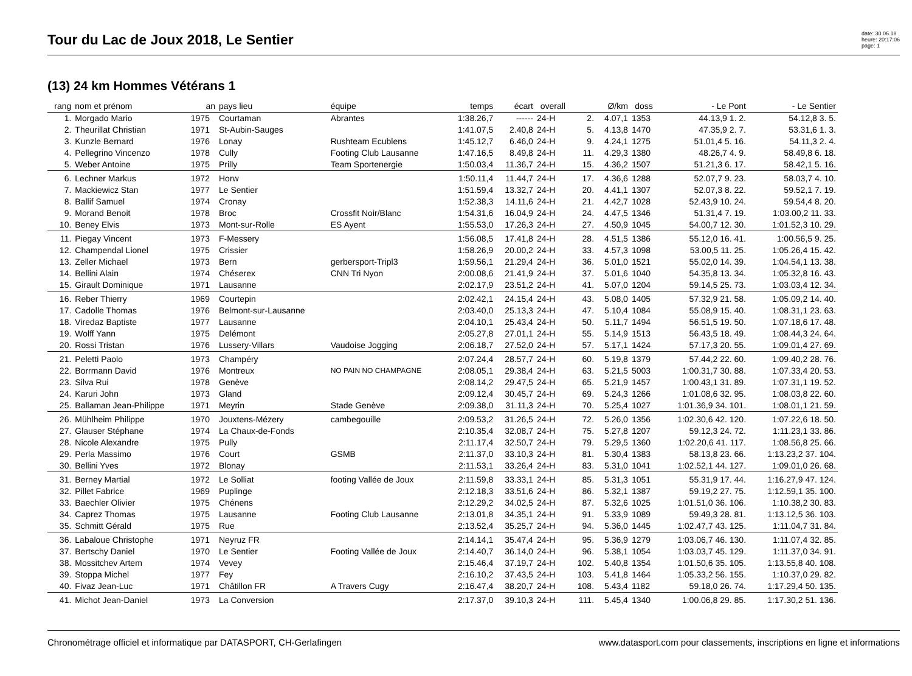Tour du Lac de Joux 2018, Le Sentier
date: 30.06.18
heure: 20:17:06
page: 1
(13) 24 km Hommes Vétérans 1
| rang | nom et prénom | an | pays lieu | équipe | temps | écart | overall | | Ø/km | doss | - Le Pont | - Le Sentier |
| --- | --- | --- | --- | --- | --- | --- | --- | --- | --- | --- | --- | --- |
| 1. | Morgado Mario | 1975 | Courtaman | Abrantes | 1:38.26,7 | ------ | 24-H | 2. | 4.07,1 | 1353 | 44.13,9 1. 2. | 54.12,8 3. 5. |
| 2. | Theurillat Christian | 1971 | St-Aubin-Sauges | | 1:41.07,5 | 2.40,8 | 24-H | 5. | 4.13,8 | 1470 | 47.35,9 2. 7. | 53.31,6 1. 3. |
| 3. | Kunzle Bernard | 1976 | Lonay | Rushteam Ecublens | 1:45.12,7 | 6.46,0 | 24-H | 9. | 4.24,1 | 1275 | 51.01,4 5. 16. | 54.11,3 2. 4. |
| 4. | Pellegrino Vincenzo | 1978 | Cully | Footing Club Lausanne | 1:47.16,5 | 8.49,8 | 24-H | 11. | 4.29,3 | 1380 | 48.26,7 4. 9. | 58.49,8 6. 18. |
| 5. | Weber Antoine | 1975 | Prilly | Team Sportenergie | 1:50.03,4 | 11.36,7 | 24-H | 15. | 4.36,2 | 1507 | 51.21,3 6. 17. | 58.42,1 5. 16. |
| 6. | Lechner Markus | 1972 | Horw | | 1:50.11,4 | 11.44,7 | 24-H | 17. | 4.36,6 | 1288 | 52.07,7 9. 23. | 58.03,7 4. 10. |
| 7. | Mackiewicz Stan | 1977 | Le Sentier | | 1:51.59,4 | 13.32,7 | 24-H | 20. | 4.41,1 | 1307 | 52.07,3 8. 22. | 59.52,1 7. 19. |
| 8. | Ballif Samuel | 1974 | Cronay | | 1:52.38,3 | 14.11,6 | 24-H | 21. | 4.42,7 | 1028 | 52.43,9 10. 24. | 59.54,4 8. 20. |
| 9. | Morand Benoit | 1978 | Broc | Crossfit Noir/Blanc | 1:54.31,6 | 16.04,9 | 24-H | 24. | 4.47,5 | 1346 | 51.31,4 7. 19. | 1:03.00,2 11. 33. |
| 10. | Beney Elvis | 1973 | Mont-sur-Rolle | ES Ayent | 1:55.53,0 | 17.26,3 | 24-H | 27. | 4.50,9 | 1045 | 54.00,7 12. 30. | 1:01.52,3 10. 29. |
| 11. | Piegay Vincent | 1973 | F-Messery | | 1:56.08,5 | 17.41,8 | 24-H | 28. | 4.51,5 | 1386 | 55.12,0 16. 41. | 1:00.56,5 9. 25. |
| 12. | Champendal Lionel | 1975 | Crissier | | 1:58.26,9 | 20.00,2 | 24-H | 33. | 4.57,3 | 1098 | 53.00,5 11. 25. | 1:05.26,4 15. 42. |
| 13. | Zeller Michael | 1973 | Bern | gerbersport-Tripl3 | 1:59.56,1 | 21.29,4 | 24-H | 36. | 5.01,0 | 1521 | 55.02,0 14. 39. | 1:04.54,1 13. 38. |
| 14. | Bellini Alain | 1974 | Chéserex | CNN Tri Nyon | 2:00.08,6 | 21.41,9 | 24-H | 37. | 5.01,6 | 1040 | 54.35,8 13. 34. | 1:05.32,8 16. 43. |
| 15. | Girault Dominique | 1971 | Lausanne | | 2:02.17,9 | 23.51,2 | 24-H | 41. | 5.07,0 | 1204 | 59.14,5 25. 73. | 1:03.03,4 12. 34. |
| 16. | Reber Thierry | 1969 | Courtepin | | 2:02.42,1 | 24.15,4 | 24-H | 43. | 5.08,0 | 1405 | 57.32,9 21. 58. | 1:05.09,2 14. 40. |
| 17. | Cadolle Thomas | 1976 | Belmont-sur-Lausanne | | 2:03.40,0 | 25.13,3 | 24-H | 47. | 5.10,4 | 1084 | 55.08,9 15. 40. | 1:08.31,1 23. 63. |
| 18. | Viredaz Baptiste | 1977 | Lausanne | | 2:04.10,1 | 25.43,4 | 24-H | 50. | 5.11,7 | 1494 | 56.51,5 19. 50. | 1:07.18,6 17. 48. |
| 19. | Wolff Yann | 1975 | Delémont | | 2:05.27,8 | 27.01,1 | 24-H | 55. | 5.14,9 | 1513 | 56.43,5 18. 49. | 1:08.44,3 24. 64. |
| 20. | Rossi Tristan | 1976 | Lussery-Villars | Vaudoise Jogging | 2:06.18,7 | 27.52,0 | 24-H | 57. | 5.17,1 | 1424 | 57.17,3 20. 55. | 1:09.01,4 27. 69. |
| 21. | Peletti Paolo | 1973 | Champéry | | 2:07.24,4 | 28.57,7 | 24-H | 60. | 5.19,8 | 1379 | 57.44,2 22. 60. | 1:09.40,2 28. 76. |
| 22. | Borrmann David | 1976 | Montreux | NO PAIN NO CHAMPAGNE | 2:08.05,1 | 29.38,4 | 24-H | 63. | 5.21,5 | 5003 | 1:00.31,7 30. 88. | 1:07.33,4 20. 53. |
| 23. | Silva Rui | 1978 | Genève | | 2:08.14,2 | 29.47,5 | 24-H | 65. | 5.21,9 | 1457 | 1:00.43,1 31. 89. | 1:07.31,1 19. 52. |
| 24. | Karuri John | 1973 | Gland | | 2:09.12,4 | 30.45,7 | 24-H | 69. | 5.24,3 | 1266 | 1:01.08,6 32. 95. | 1:08.03,8 22. 60. |
| 25. | Ballaman Jean-Philippe | 1971 | Meyrin | Stade Genève | 2:09.38,0 | 31.11,3 | 24-H | 70. | 5.25,4 | 1027 | 1:01.36,9 34. 101. | 1:08.01,1 21. 59. |
| 26. | Mühlheim Philippe | 1970 | Jouxtens-Mézery | cambegouille | 2:09.53,2 | 31.26,5 | 24-H | 72. | 5.26,0 | 1356 | 1:02.30,6 42. 120. | 1:07.22,6 18. 50. |
| 27. | Glauser Stéphane | 1974 | La Chaux-de-Fonds | | 2:10.35,4 | 32.08,7 | 24-H | 75. | 5.27,8 | 1207 | 59.12,3 24. 72. | 1:11.23,1 33. 86. |
| 28. | Nicole Alexandre | 1975 | Pully | | 2:11.17,4 | 32.50,7 | 24-H | 79. | 5.29,5 | 1360 | 1:02.20,6 41. 117. | 1:08.56,8 25. 66. |
| 29. | Perla Massimo | 1976 | Court | GSMB | 2:11.37,0 | 33.10,3 | 24-H | 81. | 5.30,4 | 1383 | 58.13,8 23. 66. | 1:13.23,2 37. 104. |
| 30. | Bellini Yves | 1972 | Blonay | | 2:11.53,1 | 33.26,4 | 24-H | 83. | 5.31,0 | 1041 | 1:02.52,1 44. 127. | 1:09.01,0 26. 68. |
| 31. | Berney Martial | 1972 | Le Solliat | footing Vallée de Joux | 2:11.59,8 | 33.33,1 | 24-H | 85. | 5.31,3 | 1051 | 55.31,9 17. 44. | 1:16.27,9 47. 124. |
| 32. | Pillet Fabrice | 1969 | Puplinge | | 2:12.18,3 | 33.51,6 | 24-H | 86. | 5.32,1 | 1387 | 59.19,2 27. 75. | 1:12.59,1 35. 100. |
| 33. | Baechler Olivier | 1975 | Chénens | | 2:12.29,2 | 34.02,5 | 24-H | 87. | 5.32,6 | 1025 | 1:01.51,0 36. 106. | 1:10.38,2 30. 83. |
| 34. | Caprez Thomas | 1975 | Lausanne | Footing Club Lausanne | 2:13.01,8 | 34.35,1 | 24-H | 91. | 5.33,9 | 1089 | 59.49,3 28. 81. | 1:13.12,5 36. 103. |
| 35. | Schmitt Gérald | 1975 | Rue | | 2:13.52,4 | 35.25,7 | 24-H | 94. | 5.36,0 | 1445 | 1:02.47,7 43. 125. | 1:11.04,7 31. 84. |
| 36. | Labaloue Christophe | 1971 | Neyruz FR | | 2:14.14,1 | 35.47,4 | 24-H | 95. | 5.36,9 | 1279 | 1:03.06,7 46. 130. | 1:11.07,4 32. 85. |
| 37. | Bertschy Daniel | 1970 | Le Sentier | Footing Vallée de Joux | 2:14.40,7 | 36.14,0 | 24-H | 96. | 5.38,1 | 1054 | 1:03.03,7 45. 129. | 1:11.37,0 34. 91. |
| 38. | Mossitchev Artem | 1974 | Vevey | | 2:15.46,4 | 37.19,7 | 24-H | 102. | 5.40,8 | 1354 | 1:01.50,6 35. 105. | 1:13.55,8 40. 108. |
| 39. | Stoppa Michel | 1977 | Fey | | 2:16.10,2 | 37.43,5 | 24-H | 103. | 5.41,8 | 1464 | 1:05.33,2 56. 155. | 1:10.37,0 29. 82. |
| 40. | Fivaz Jean-Luc | 1971 | Châtillon FR | A Travers Cugy | 2:16.47,4 | 38.20,7 | 24-H | 108. | 5.43,4 | 1182 | 59.18,0 26. 74. | 1:17.29,4 50. 135. |
| 41. | Michot Jean-Daniel | 1973 | La Conversion | | 2:17.37,0 | 39.10,3 | 24-H | 111. | 5.45,4 | 1340 | 1:00.06,8 29. 85. | 1:17.30,2 51. 136. |
Chronométrage officiel et informatique par DATASPORT, CH-Gerlafingen www.datasport.com pour classements, inscriptions en ligne et informations